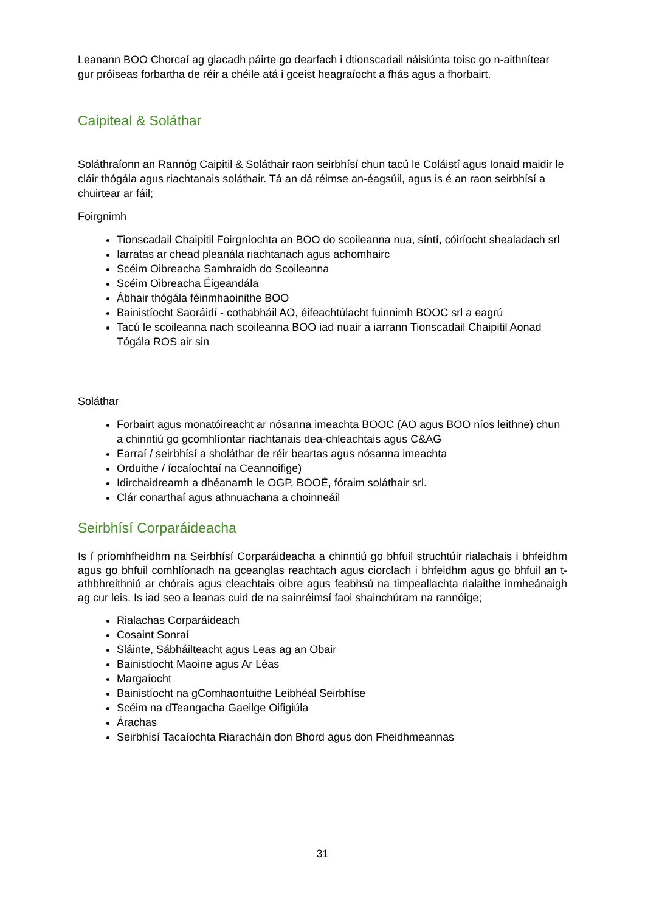Leanann BOO Chorcaí ag glacadh páirte go dearfach i dtionscadail náisiúnta toisc go n-aithnítear gur próiseas forbartha de réir a chéile atá i gceist heagraíocht a fhás agus a fhorbairt.
Caipiteal & Soláthar
Soláthraíonn an Rannóg Caipitil & Soláthair raon seirbhísí chun tacú le Coláistí agus Ionaid maidir le cláir thógála agus riachtanais soláthair. Tá an dá réimse an-éagsúil, agus is é an raon seirbhísí a chuirtear ar fáil;
Foirgnimh
Tionscadail Chaipitil Foirgníochta an BOO do scoileanna nua, síntí, cóiríocht shealadach srl
Iarratas ar chead pleanála riachtanach agus achomhairc
Scéim Oibreacha Samhraidh do Scoileanna
Scéim Oibreacha Éigeandála
Ábhair thógála féinmhaoinithe BOO
Bainistíocht Saoráidí - cothabháil AO, éifeachtúlacht fuinnimh BOOC srl a eagrú
Tacú le scoileanna nach scoileanna BOO iad nuair a iarrann Tionscadail Chaipitil Aonad Tógála ROS air sin
Soláthar
Forbairt agus monatóireacht ar nósanna imeachta BOOC (AO agus BOO níos leithne) chun a chinntiú go gcomhlíontar riachtanais dea-chleachtais agus C&AG
Earraí / seirbhísí a sholáthar de réir beartas agus nósanna imeachta
Orduithe / íocaíochtaí na Ceannoifige)
Idirchaidreamh a dhéanamh le OGP, BOOÉ, fóraim soláthair srl.
Clár conarthaí agus athnuachana a choinneáil
Seirbhísí Corparáideacha
Is í príomhfheidhm na Seirbhísí Corparáideacha a chinntiú go bhfuil struchtúir rialachais i bhfeidhm agus go bhfuil comhlíonadh na gceanglas reachtach agus ciorclach i bhfeidhm agus go bhfuil an t-athbhreithniú ar chórais agus cleachtais oibre agus feabhsú na timpeallachta rialaithe inmheánaigh ag cur leis. Is iad seo a leanas cuid de na sainréimsí faoi shainchúram na rannóige;
Rialachas Corparáideach
Cosaint Sonraí
Sláinte, Sábháilteacht agus Leas ag an Obair
Bainistíocht Maoine agus Ar Léas
Margaíocht
Bainistíocht na gComhaontuithe Leibhéal Seirbhíse
Scéim na dTeangacha Gaeilge Oifigiúla
Árachas
Seirbhísí Tacaíochta Riaracháin don Bhord agus don Fheidhmeannas
31